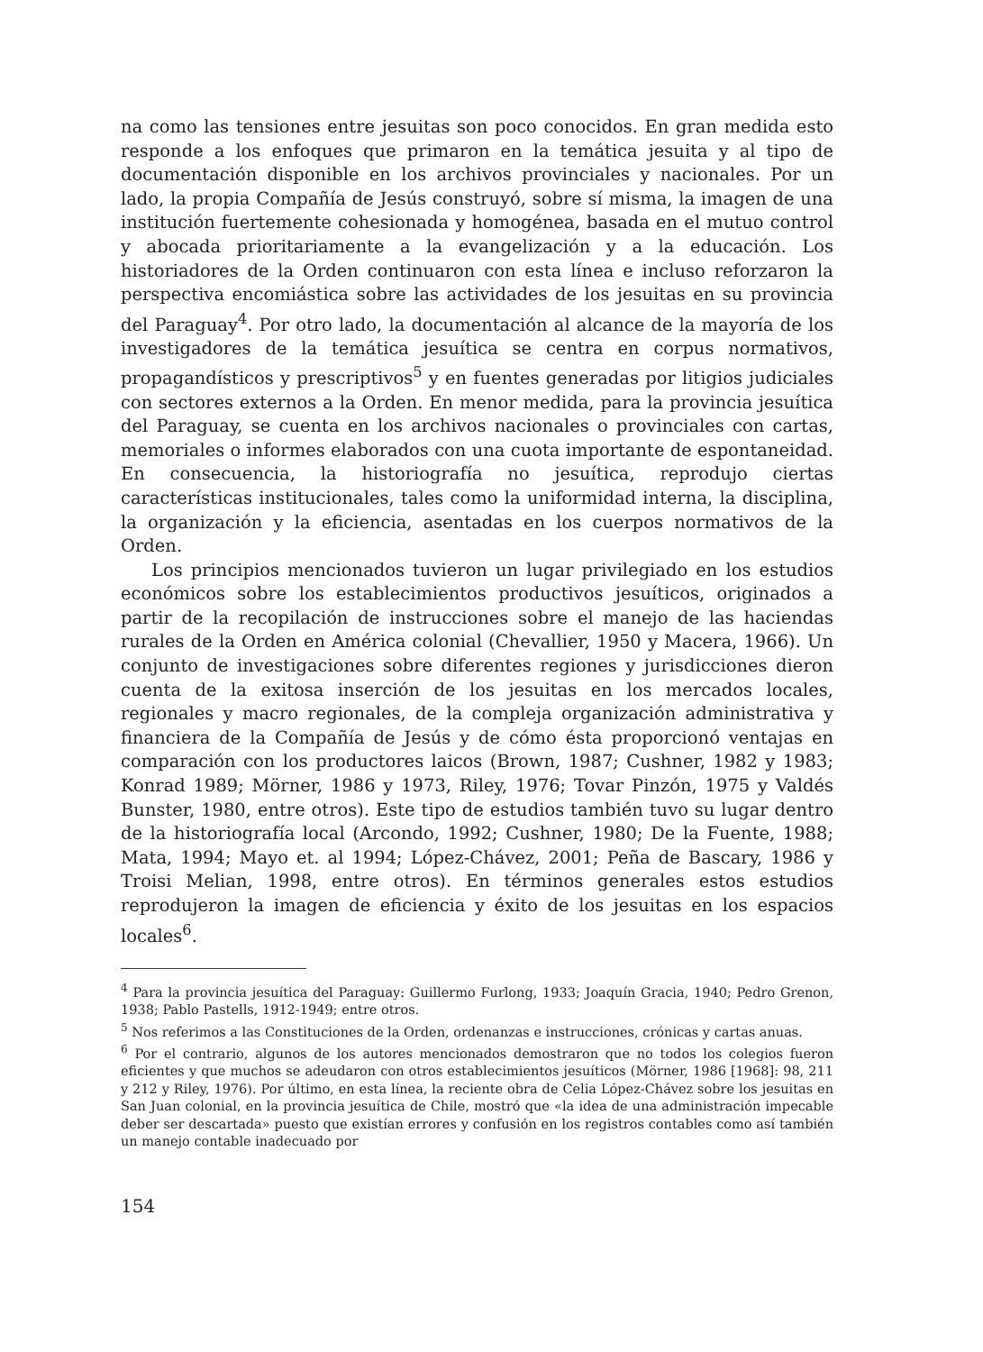na como las tensiones entre jesuitas son poco conocidos. En gran medida esto responde a los enfoques que primaron en la temática jesuita y al tipo de documentación disponible en los archivos provinciales y nacionales. Por un lado, la propia Compañía de Jesús construyó, sobre sí misma, la imagen de una institución fuertemente cohesionada y homogénea, basada en el mutuo control y abocada prioritariamente a la evangelización y a la educación. Los historiadores de la Orden continuaron con esta línea e incluso reforzaron la perspectiva encomiástica sobre las actividades de los jesuitas en su provincia del Paraguay<sup>4</sup>. Por otro lado, la documentación al alcance de la mayoría de los investigadores de la temática jesuítica se centra en corpus normativos, propagandísticos y prescriptivos<sup>5</sup> y en fuentes generadas por litigios judiciales con sectores externos a la Orden. En menor medida, para la provincia jesuítica del Paraguay, se cuenta en los archivos nacionales o provinciales con cartas, memoriales o informes elaborados con una cuota importante de espontaneidad. En consecuencia, la historiografía no jesuítica, reprodujo ciertas características institucionales, tales como la uniformidad interna, la disciplina, la organización y la eficiencia, asentadas en los cuerpos normativos de la Orden.
Los principios mencionados tuvieron un lugar privilegiado en los estudios económicos sobre los establecimientos productivos jesuíticos, originados a partir de la recopilación de instrucciones sobre el manejo de las haciendas rurales de la Orden en América colonial (Chevallier, 1950 y Macera, 1966). Un conjunto de investigaciones sobre diferentes regiones y jurisdicciones dieron cuenta de la exitosa inserción de los jesuitas en los mercados locales, regionales y macro regionales, de la compleja organización administrativa y financiera de la Compañía de Jesús y de cómo ésta proporcionó ventajas en comparación con los productores laicos (Brown, 1987; Cushner, 1982 y 1983; Konrad 1989; Mörner, 1986 y 1973, Riley, 1976; Tovar Pinzón, 1975 y Valdés Bunster, 1980, entre otros). Este tipo de estudios también tuvo su lugar dentro de la historiografía local (Arcondo, 1992; Cushner, 1980; De la Fuente, 1988; Mata, 1994; Mayo et. al 1994; López-Chávez, 2001; Peña de Bascary, 1986 y Troisi Melian, 1998, entre otros). En términos generales estos estudios reprodujeron la imagen de eficiencia y éxito de los jesuitas en los espacios locales<sup>6</sup>.
<sup>4</sup> Para la provincia jesuítica del Paraguay: Guillermo Furlong, 1933; Joaquín Gracia, 1940; Pedro Grenon, 1938; Pablo Pastells, 1912-1949; entre otros.
<sup>5</sup> Nos referimos a las Constituciones de la Orden, ordenanzas e instrucciones, crónicas y cartas anuas.
<sup>6</sup> Por el contrario, algunos de los autores mencionados demostraron que no todos los colegios fueron eficientes y que muchos se adeudaron con otros establecimientos jesuíticos (Mörner, 1986 [1968]: 98, 211 y 212 y Riley, 1976). Por último, en esta línea, la reciente obra de Celia López-Chávez sobre los jesuitas en San Juan colonial, en la provincia jesuítica de Chile, mostró que «la idea de una administración impecable deber ser descartada» puesto que existían errores y confusión en los registros contables como así también un manejo contable inadecuado por
154